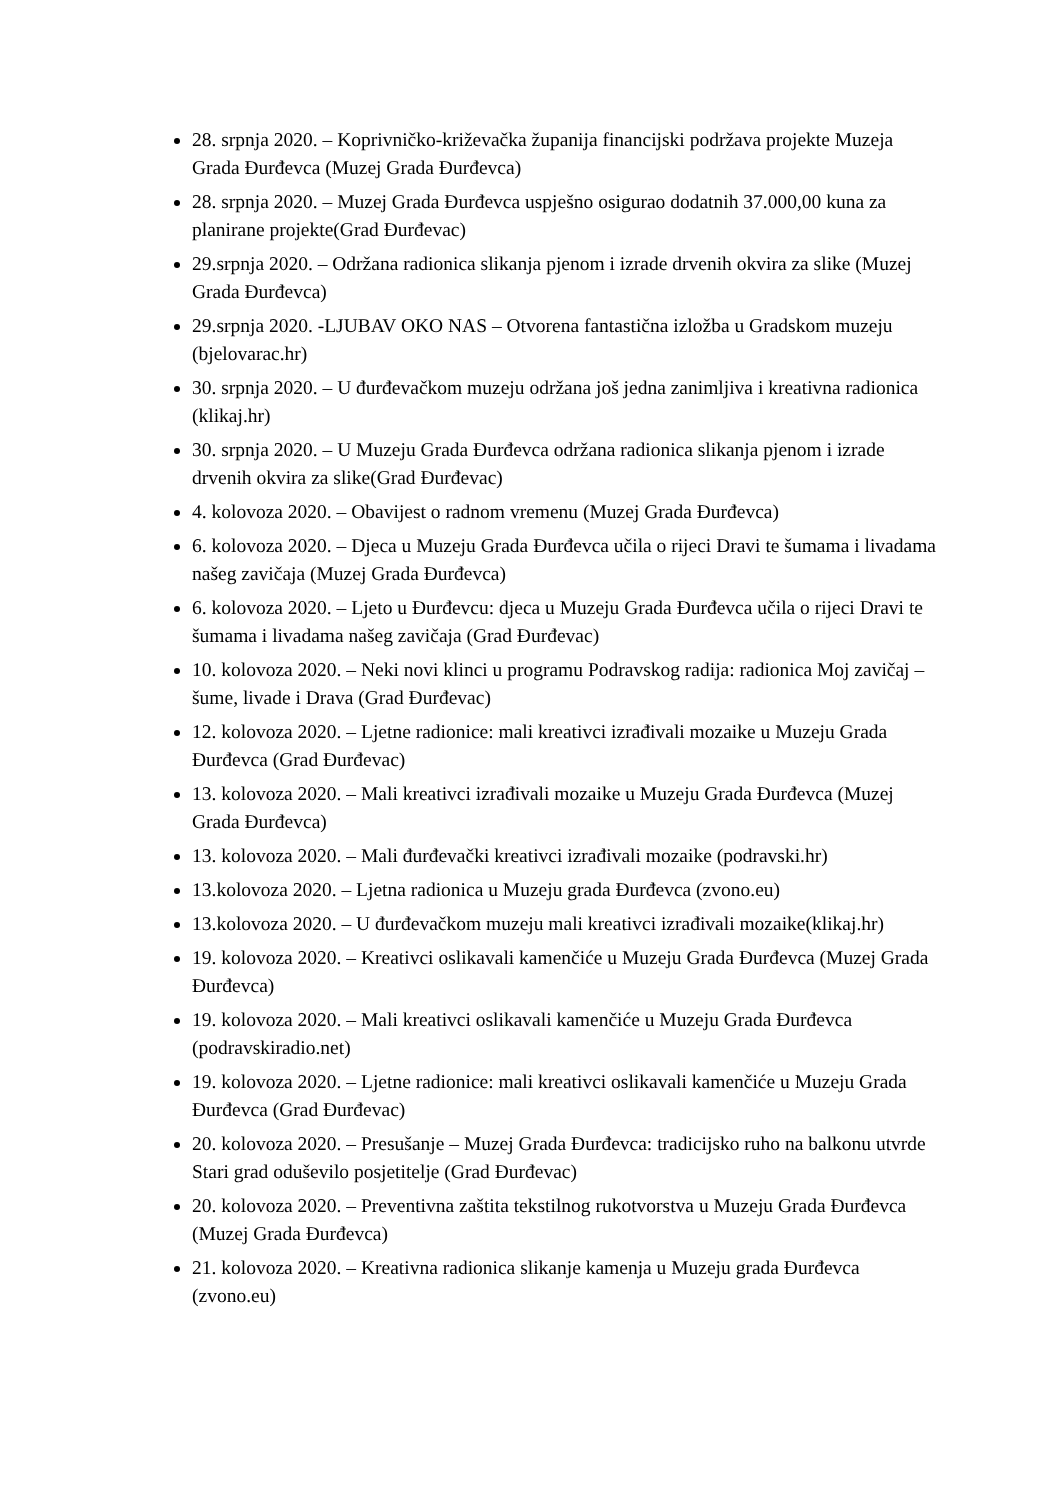28. srpnja 2020. – Koprivničko-križevačka županija financijski podržava projekte Muzeja Grada Đurđevca (Muzej Grada Đurđevca)
28. srpnja 2020. – Muzej Grada Đurđevca uspješno osigurao dodatnih 37.000,00 kuna za planirane projekte(Grad Đurđevac)
29.srpnja 2020. – Održana radionica slikanja pjenom i izrade drvenih okvira za slike (Muzej Grada Đurđevca)
29.srpnja 2020. -LJUBAV OKO NAS – Otvorena fantastična izložba u Gradskom muzeju (bjelovarac.hr)
30. srpnja 2020. – U đurđevačkom muzeju održana još jedna zanimljiva i kreativna radionica (klikaj.hr)
30. srpnja 2020. – U Muzeju Grada Đurđevca održana radionica slikanja pjenom i izrade drvenih okvira za slike(Grad Đurđevac)
4. kolovoza 2020. – Obavijest o radnom vremenu (Muzej Grada Đurđevca)
6. kolovoza 2020. – Djeca u Muzeju Grada Đurđevca učila o rijeci Dravi te šumama i livadama našeg zavičaja (Muzej Grada Đurđevca)
6. kolovoza 2020. – Ljeto u Đurđevcu: djeca u Muzeju Grada Đurđevca učila o rijeci Dravi te šumama i livadama našeg zavičaja (Grad Đurđevac)
10. kolovoza 2020. – Neki novi klinci u programu Podravskog radija: radionica Moj zavičaj – šume, livade i Drava (Grad Đurđevac)
12. kolovoza 2020. – Ljetne radionice: mali kreativci izrađivali mozaike u Muzeju Grada Đurđevca (Grad Đurđevac)
13. kolovoza 2020. – Mali kreativci izrađivali mozaike u Muzeju Grada Đurđevca (Muzej Grada Đurđevca)
13. kolovoza 2020. – Mali đurđevački kreativci izrađivali mozaike (podravski.hr)
13.kolovoza 2020. – Ljetna radionica u Muzeju grada Đurđevca (zvono.eu)
13.kolovoza 2020. – U đurđevačkom muzeju mali kreativci izrađivali mozaike(klikaj.hr)
19. kolovoza 2020. – Kreativci oslikavali kamenčiće u Muzeju Grada Đurđevca (Muzej Grada Đurđevca)
19. kolovoza 2020. – Mali kreativci oslikavali kamenčiće u Muzeju Grada Đurđevca (podravskiradio.net)
19. kolovoza 2020. – Ljetne radionice: mali kreativci oslikavali kamenčiće u Muzeju Grada Đurđevca (Grad Đurđevac)
20. kolovoza 2020. – Presušanje – Muzej Grada Đurđevca: tradicijsko ruho na balkonu utvrde Stari grad oduševilo posjetitelje (Grad Đurđevac)
20. kolovoza 2020. – Preventivna zaštita tekstilnog rukotvorstva u Muzeju Grada Đurđevca (Muzej Grada Đurđevca)
21. kolovoza 2020. – Kreativna radionica slikanje kamenja u Muzeju grada Đurđevca (zvono.eu)